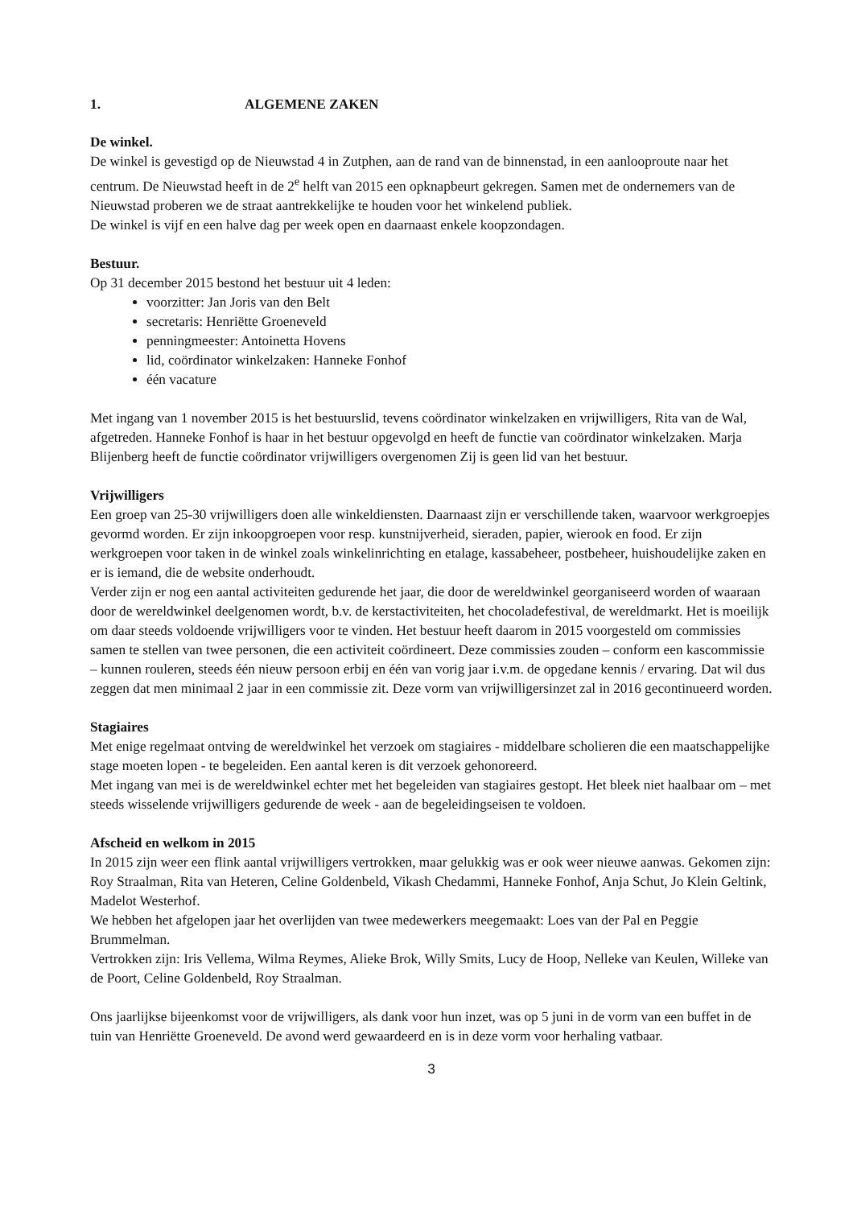1. ALGEMENE ZAKEN
De winkel.
De winkel is gevestigd op de Nieuwstad 4 in Zutphen, aan de rand van de binnenstad, in een aanlooproute naar het centrum. De Nieuwstad heeft in de 2<sup>e</sup> helft van 2015 een opknapbeurt gekregen. Samen met de ondernemers van de Nieuwstad proberen we de straat aantrekkelijke te houden voor het winkelend publiek.
De winkel is vijf en een halve dag per week open en daarnaast enkele koopzondagen.
Bestuur.
Op 31 december 2015 bestond het bestuur uit 4 leden:
voorzitter: Jan Joris van den Belt
secretaris: Henriëtte Groeneveld
penningmeester: Antoinetta Hovens
lid, coördinator winkelzaken: Hanneke Fonhof
één vacature
Met ingang van 1 november 2015 is het bestuurslid, tevens coördinator winkelzaken en vrijwilligers, Rita van de Wal, afgetreden. Hanneke Fonhof is haar in het bestuur opgevolgd en heeft de functie van coördinator winkelzaken. Marja Blijenberg heeft de functie coördinator vrijwilligers overgenomen Zij is geen lid van het bestuur.
Vrijwilligers
Een groep van 25-30 vrijwilligers doen alle winkeldiensten. Daarnaast zijn er verschillende taken, waarvoor werkgroepjes gevormd worden. Er zijn inkoopgroepen voor resp. kunstnijverheid, sieraden, papier, wierook en food. Er zijn werkgroepen voor taken in de winkel zoals winkelinrichting en etalage, kassabeheer, postbeheer, huishoudelijke zaken en er is iemand, die de website onderhoudt.
Verder zijn er nog een aantal activiteiten gedurende het jaar, die door de wereldwinkel georganiseerd worden of waaraan door de wereldwinkel deelgenomen wordt, b.v. de kerstactiviteiten, het chocoladefestival, de wereldmarkt. Het is moeilijk om daar steeds voldoende vrijwilligers voor te vinden. Het bestuur heeft daarom in 2015 voorgesteld om commissies samen te stellen van twee personen, die een activiteit coördineert. Deze commissies zouden – conform een kascommissie – kunnen rouleren, steeds één nieuw persoon erbij en één van vorig jaar i.v.m. de opgedane kennis / ervaring. Dat wil dus zeggen dat men minimaal 2 jaar in een commissie zit. Deze vorm van vrijwilligersinzet zal in 2016 gecontinueerd worden.
Stagiaires
Met enige regelmaat ontving de wereldwinkel het verzoek om stagiaires - middelbare scholieren die een maatschappelijke stage moeten lopen - te begeleiden. Een aantal keren is dit verzoek gehonoreerd.
Met ingang van mei is de wereldwinkel echter met het begeleiden van stagiaires gestopt. Het bleek niet haalbaar om – met steeds wisselende vrijwilligers gedurende de week - aan de begeleidingseisen te voldoen.
Afscheid en welkom in 2015
In 2015 zijn weer een flink aantal vrijwilligers vertrokken, maar gelukkig was er ook weer nieuwe aanwas. Gekomen zijn: Roy Straalman, Rita van Heteren, Celine Goldenbeld, Vikash Chedammi, Hanneke Fonhof, Anja Schut, Jo Klein Geltink, Madelot Westerhof.
We hebben het afgelopen jaar het overlijden van twee medewerkers meegemaakt: Loes van der Pal en Peggie Brummelman.
Vertrokken zijn: Iris Vellema, Wilma Reymes, Alieke Brok, Willy Smits, Lucy de Hoop, Nelleke van Keulen, Willeke van de Poort, Celine Goldenbeld, Roy Straalman.
Ons jaarlijkse bijeenkomst voor de vrijwilligers, als dank voor hun inzet, was op 5 juni in de vorm van een buffet in de tuin van Henriëtte Groeneveld. De avond werd gewaardeerd en is in deze vorm voor herhaling vatbaar.
3